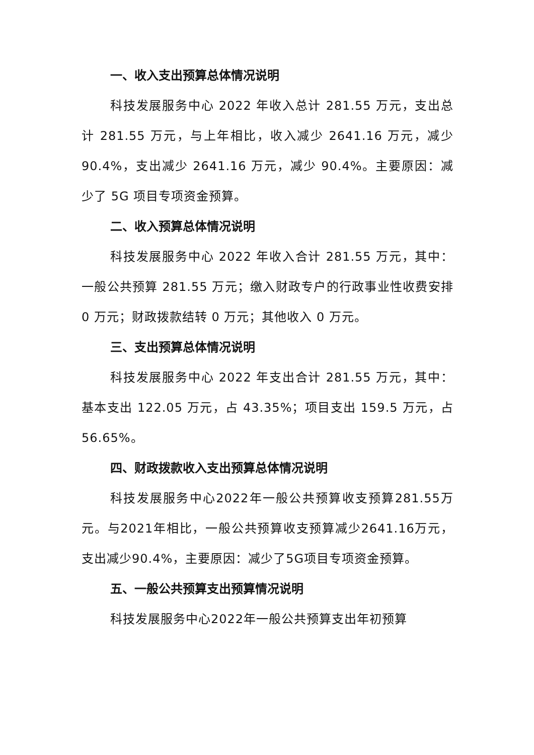一、收入支出预算总体情况说明
科技发展服务中心 2022 年收入总计 281.55 万元，支出总计 281.55 万元，与上年相比，收入减少 2641.16 万元，减少 90.4%，支出减少 2641.16 万元，减少 90.4%。主要原因：减少了 5G 项目专项资金预算。
二、收入预算总体情况说明
科技发展服务中心 2022 年收入合计 281.55 万元，其中：一般公共预算 281.55 万元；缴入财政专户的行政事业性收费安排 0 万元；财政拨款结转 0 万元；其他收入 0 万元。
三、支出预算总体情况说明
科技发展服务中心 2022 年支出合计 281.55 万元，其中：基本支出 122.05 万元，占 43.35%；项目支出 159.5 万元，占 56.65%。
四、财政拨款收入支出预算总体情况说明
科技发展服务中心2022年一般公共预算收支预算281.55万元。与2021年相比，一般公共预算收支预算减少2641.16万元，支出减少90.4%，主要原因：减少了5G项目专项资金预算。
五、一般公共预算支出预算情况说明
科技发展服务中心2022年一般公共预算支出年初预算